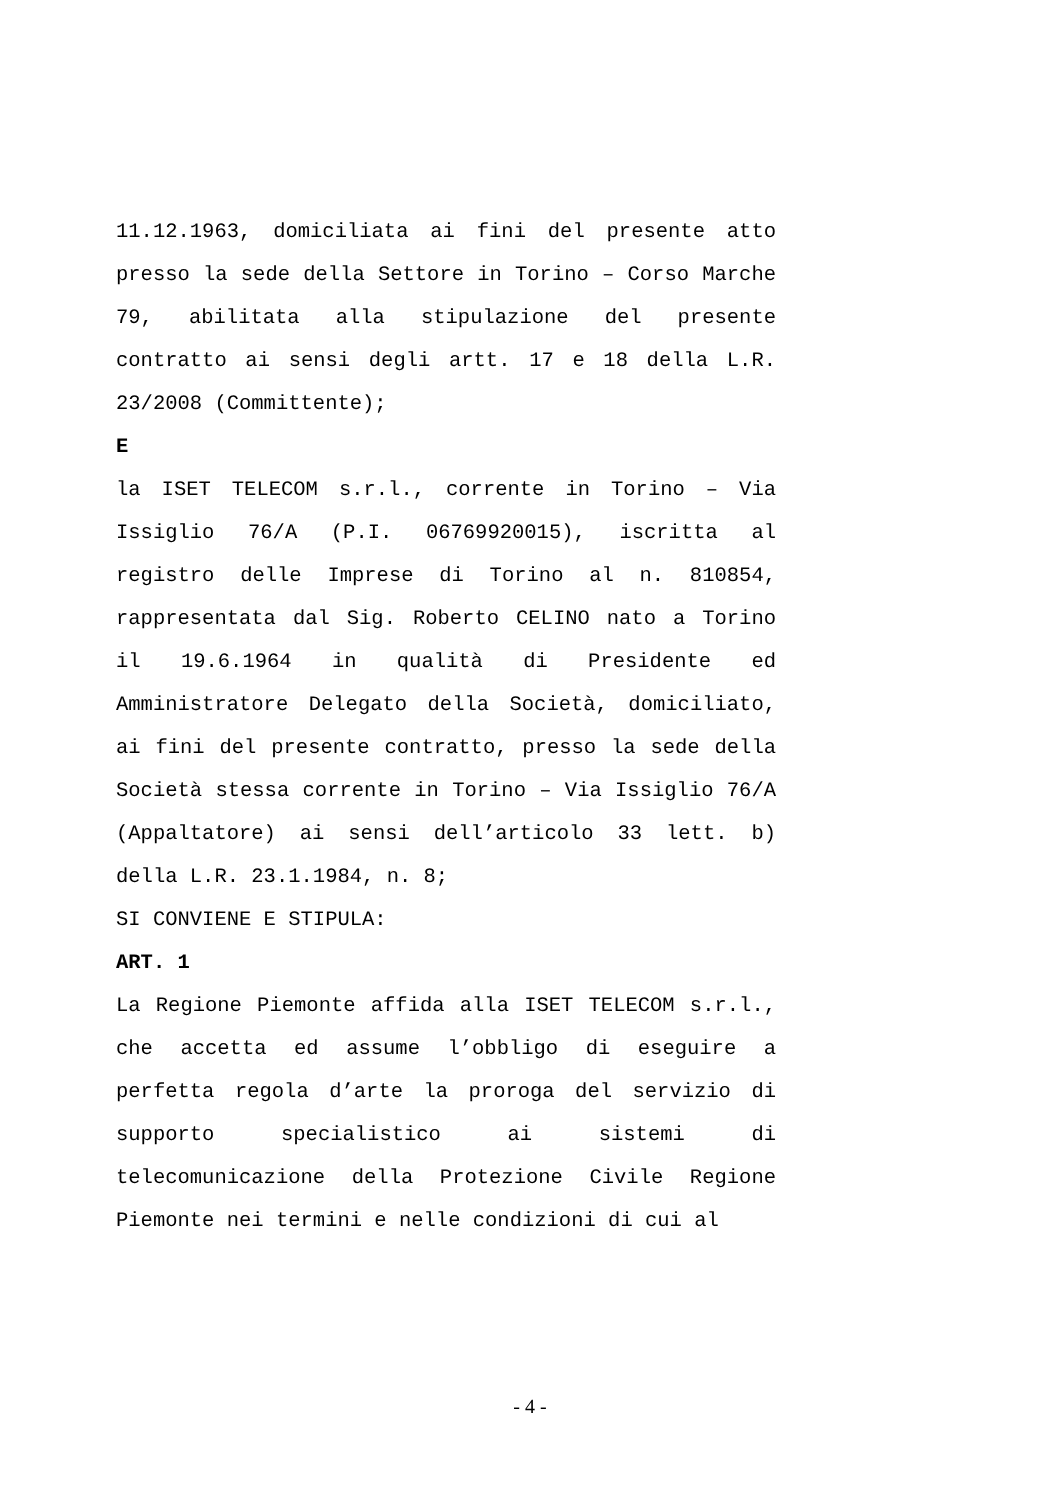11.12.1963, domiciliata ai fini del presente atto presso la sede della Settore in Torino – Corso Marche 79, abilitata alla stipulazione del presente contratto ai sensi degli artt. 17 e 18 della L.R. 23/2008 (Committente);
E
la ISET TELECOM s.r.l., corrente in Torino – Via Issiglio 76/A (P.I. 06769920015), iscritta al registro delle Imprese di Torino al n. 810854, rappresentata dal Sig. Roberto CELINO nato a Torino il 19.6.1964 in qualità di Presidente ed Amministratore Delegato della Società, domiciliato, ai fini del presente contratto, presso la sede della Società stessa corrente in Torino – Via Issiglio 76/A (Appaltatore) ai sensi dell’articolo 33 lett. b) della L.R. 23.1.1984, n. 8;
SI CONVIENE E STIPULA:
ART. 1
La Regione Piemonte affida alla ISET TELECOM s.r.l., che accetta ed assume l’obbligo di eseguire a perfetta regola d’arte la proroga del servizio di supporto specialistico ai sistemi di telecomunicazione della Protezione Civile Regione Piemonte nei termini e nelle condizioni di cui al
- 4 -